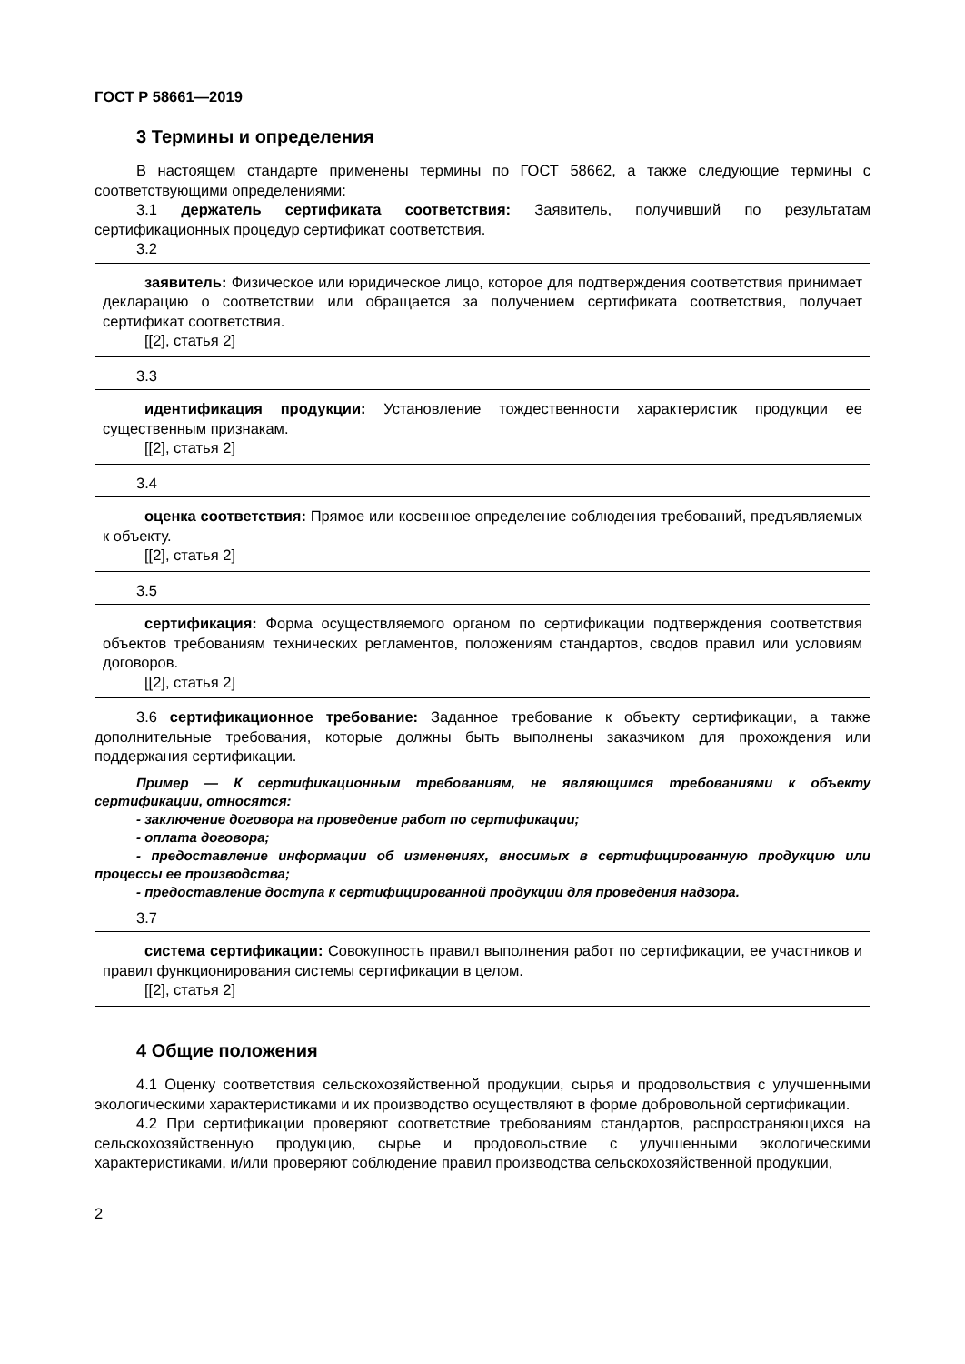ГОСТ Р 58661—2019
3 Термины и определения
В настоящем стандарте применены термины по ГОСТ 58662, а также следующие термины с соответствующими определениями:
3.1 держатель сертификата соответствия: Заявитель, получивший по результатам сертификационных процедур сертификат соответствия.
3.2
заявитель: Физическое или юридическое лицо, которое для подтверждения соответствия принимает декларацию о соответствии или обращается за получением сертификата соответствия, получает сертификат соответствия.
[[2], статья 2]
3.3
идентификация продукции: Установление тождественности характеристик продукции ее существенным признакам.
[[2], статья 2]
3.4
оценка соответствия: Прямое или косвенное определение соблюдения требований, предъявляемых к объекту.
[[2], статья 2]
3.5
сертификация: Форма осуществляемого органом по сертификации подтверждения соответствия объектов требованиям технических регламентов, положениям стандартов, сводов правил или условиям договоров.
[[2], статья 2]
3.6 сертификационное требование: Заданное требование к объекту сертификации, а также дополнительные требования, которые должны быть выполнены заказчиком для прохождения или поддержания сертификации.
Пример — К сертификационным требованиям, не являющимся требованиями к объекту сертификации, относятся:
- заключение договора на проведение работ по сертификации;
- оплата договора;
- предоставление информации об изменениях, вносимых в сертифицированную продукцию или процессы ее производства;
- предоставление доступа к сертифицированной продукции для проведения надзора.
3.7
система сертификации: Совокупность правил выполнения работ по сертификации, ее участников и правил функционирования системы сертификации в целом.
[[2], статья 2]
4 Общие положения
4.1 Оценку соответствия сельскохозяйственной продукции, сырья и продовольствия с улучшенными экологическими характеристиками и их производство осуществляют в форме добровольной сертификации.
4.2 При сертификации проверяют соответствие требованиям стандартов, распространяющихся на сельскохозяйственную продукцию, сырье и продовольствие с улучшенными экологическими характеристиками, и/или проверяют соблюдение правил производства сельскохозяйственной продукции,
2